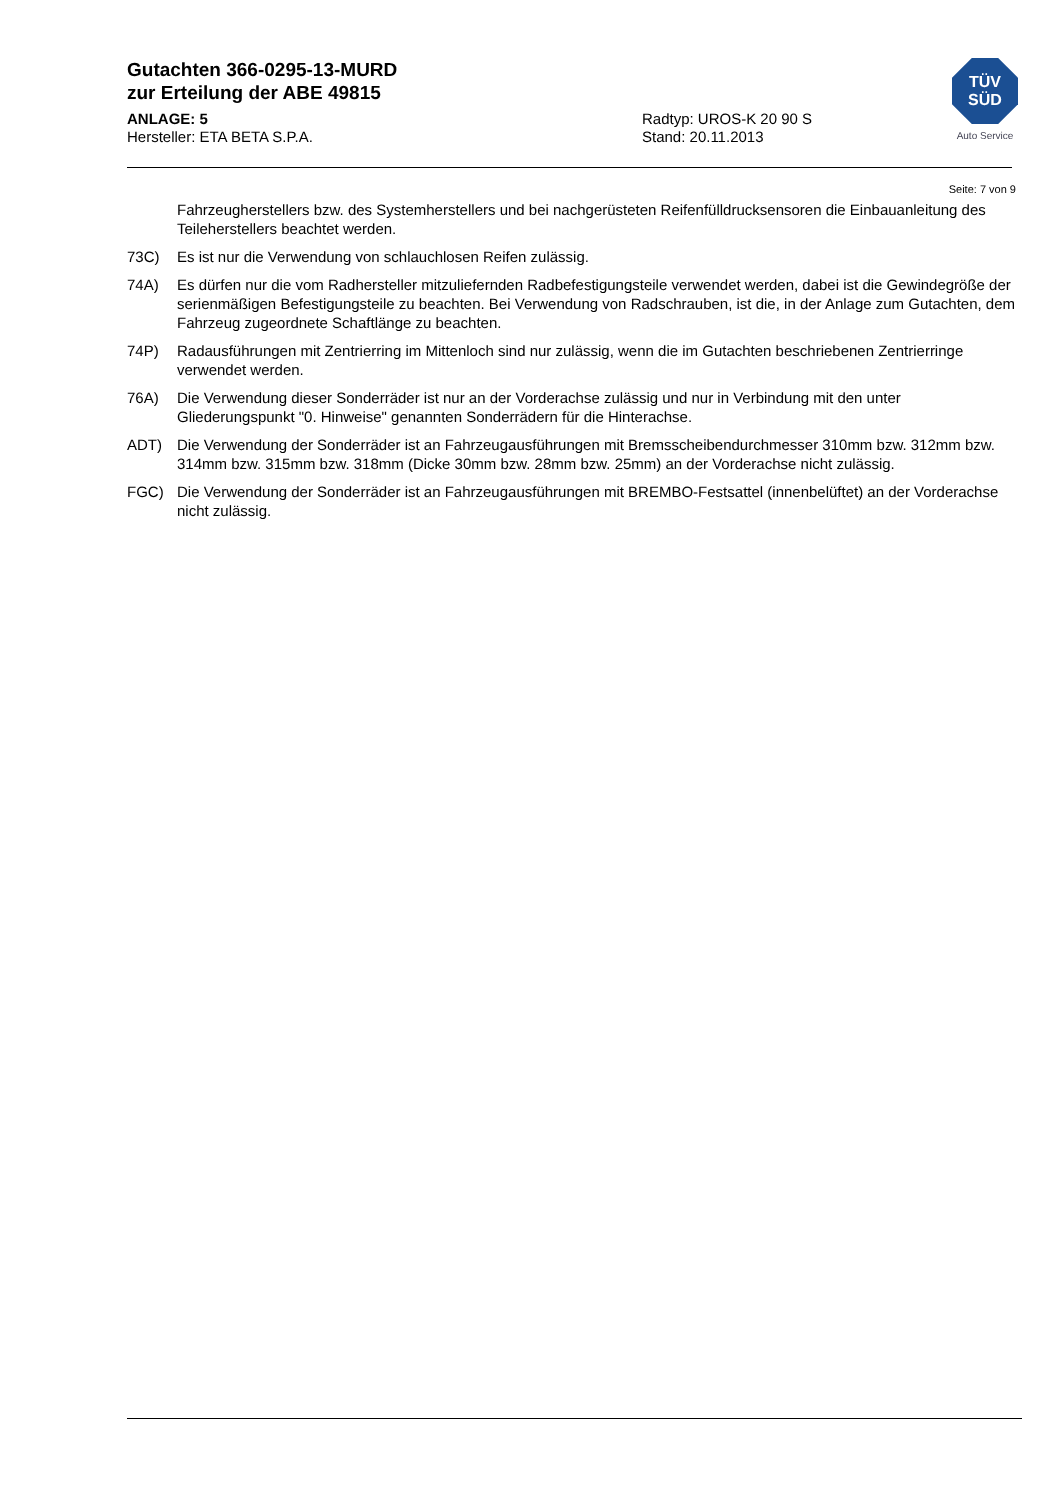Gutachten 366-0295-13-MURD
zur Erteilung der ABE 49815
ANLAGE: 5 Radtyp: UROS-K 20 90 S
Hersteller: ETA BETA S.P.A. Stand: 20.11.2013
TÜV
SÜD
Auto Service
Seite: 7 von 9
Fahrzeugherstellers bzw. des Systemherstellers und bei nachgerüsteten Reifenfülldrucksensoren die Einbauanleitung des Teileherstellers beachtet werden.
73C) Es ist nur die Verwendung von schlauchlosen Reifen zulässig.
74A) Es dürfen nur die vom Radhersteller mitzuliefernden Radbefestigungsteile verwendet werden, dabei ist die Gewindegröße der serienmäßigen Befestigungsteile zu beachten. Bei Verwendung von Radschrauben, ist die, in der Anlage zum Gutachten, dem Fahrzeug zugeordnete Schaftlänge zu beachten.
74P) Radausführungen mit Zentrierring im Mittenloch sind nur zulässig, wenn die im Gutachten beschriebenen Zentrierringe verwendet werden.
76A) Die Verwendung dieser Sonderräder ist nur an der Vorderachse zulässig und nur in Verbindung mit den unter Gliederungspunkt "0. Hinweise" genannten Sonderrädern für die Hinterachse.
ADT) Die Verwendung der Sonderräder ist an Fahrzeugausführungen mit Bremsscheibendurchmesser 310mm bzw. 312mm bzw. 314mm bzw. 315mm bzw. 318mm (Dicke 30mm bzw. 28mm bzw. 25mm) an der Vorderachse nicht zulässig.
FGC) Die Verwendung der Sonderräder ist an Fahrzeugausführungen mit BREMBO-Festsattel (innenbelüftet) an der Vorderachse nicht zulässig.